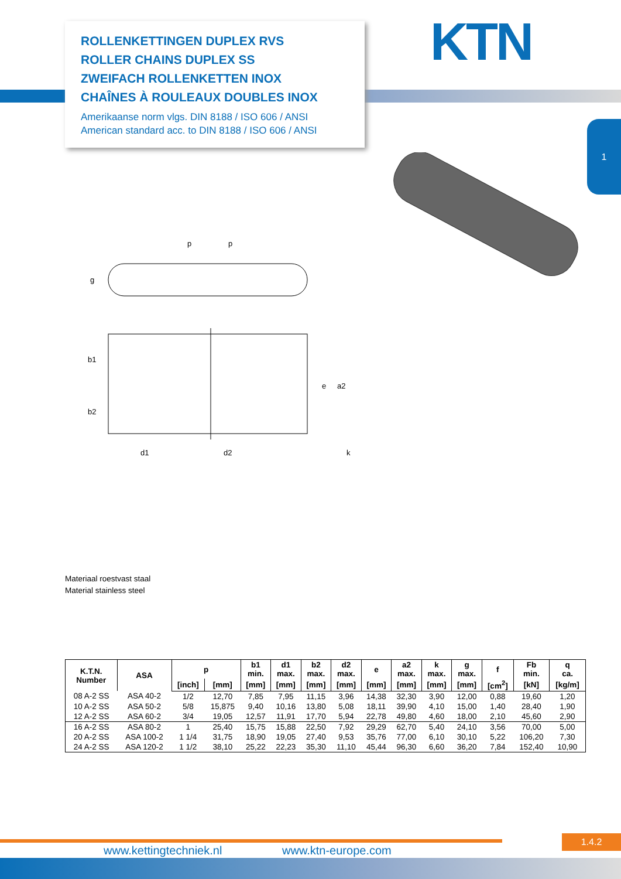ROLLENKETTINGEN DUPLEX RVS
ROLLER CHAINS DUPLEX SS
ZWEIFACH ROLLENKETTEN INOX
CHAÎNES À ROULEAUX DOUBLES INOX
Amerikaanse norm vlgs. DIN 8188 / ISO 606 / ANSI
American standard acc. to DIN 8188 / ISO 606 / ANSI
KTN
1
p
p
g
b1
b2
e
a2
d1
d2
k
Materiaal roestvast staal
Material stainless steel
| K.T.N. Number | ASA | p | | b1 min. | d1 max. | b2 max. | d2 max. | e | a2 max. | k max. | g max. | f | Fb min. | q ca. |
| --- | --- | --- | --- | --- | --- | --- | --- | --- | --- | --- | --- | --- | --- | --- |
| | | [inch] | [mm] | [mm] | [mm] | [mm] | [mm] | [mm] | [mm] | [mm] | [mm] | [cm<sup>2</sup>] | [kN] | [kg/m] |
| 08 A-2 SS | ASA 40-2 | 1/2 | 12,70 | 7,85 | 7,95 | 11,15 | 3,96 | 14,38 | 32,30 | 3,90 | 12,00 | 0,88 | 19,60 | 1,20 |
| 10 A-2 SS | ASA 50-2 | 5/8 | 15,875 | 9,40 | 10,16 | 13,80 | 5,08 | 18,11 | 39,90 | 4,10 | 15,00 | 1,40 | 28,40 | 1,90 |
| 12 A-2 SS | ASA 60-2 | 3/4 | 19,05 | 12,57 | 11,91 | 17,70 | 5,94 | 22,78 | 49,80 | 4,60 | 18,00 | 2,10 | 45,60 | 2,90 |
| 16 A-2 SS | ASA 80-2 | 1 | 25,40 | 15,75 | 15,88 | 22,50 | 7,92 | 29,29 | 62,70 | 5,40 | 24,10 | 3,56 | 70,00 | 5,00 |
| 20 A-2 SS | ASA 100-2 | 1 1/4 | 31,75 | 18,90 | 19,05 | 27,40 | 9,53 | 35,76 | 77,00 | 6,10 | 30,10 | 5,22 | 106,20 | 7,30 |
| 24 A-2 SS | ASA 120-2 | 1 1/2 | 38,10 | 25,22 | 22,23 | 35,30 | 11,10 | 45,44 | 96,30 | 6,60 | 36,20 | 7,84 | 152,40 | 10,90 |
1.4.2
www.kettingtechniek.nl www.ktn-europe.com